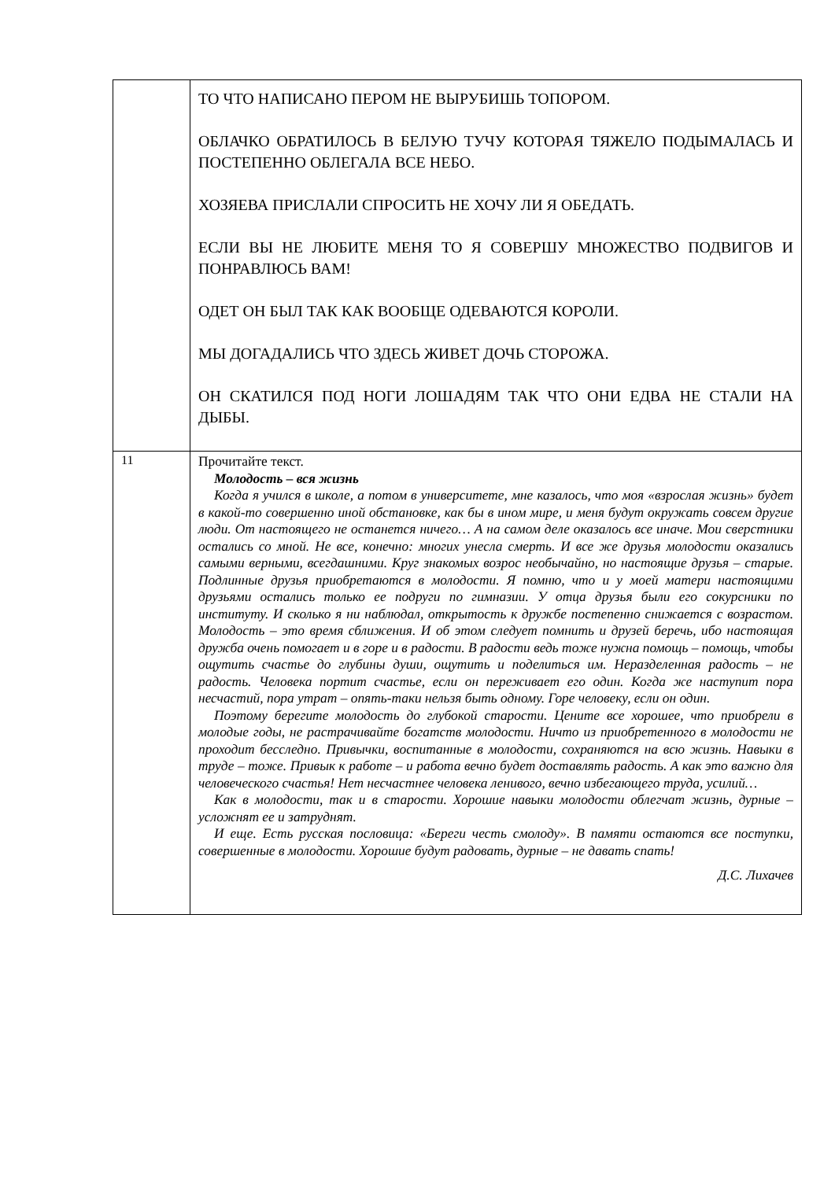| | ТО ЧТО НАПИСАНО ПЕРОМ НЕ ВЫРУБИШЬ ТОПОРОМ. ОБЛАЧКО ОБРАТИЛОСЬ В БЕЛУЮ ТУЧУ КОТОРАЯ ТЯЖЕЛО ПОДЫМАЛАСЬ И ПОСТЕПЕННО ОБЛЕГАЛА ВСЕ НЕБО. ХОЗЯЕВА ПРИСЛАЛИ СПРОСИТЬ НЕ ХОЧУ ЛИ Я ОБЕДАТЬ. ЕСЛИ ВЫ НЕ ЛЮБИТЕ МЕНЯ ТО Я СОВЕРШУ МНОЖЕСТВО ПОДВИГОВ И ПОНРАВЛЮСЬ ВАМ! ОДЕТ ОН БЫЛ ТАК КАК ВООБЩЕ ОДЕВАЮТСЯ КОРОЛИ. МЫ ДОГАДАЛИСЬ ЧТО ЗДЕСЬ ЖИВЕТ ДОЧЬ СТОРОЖА. ОН СКАТИЛСЯ ПОД НОГИ ЛОШАДЯМ ТАК ЧТО ОНИ ЕДВА НЕ СТАЛИ НА ДЫБЫ. |
| 11 | Прочитайте текст. Молодость – вся жизнь Когда я учился в школе, а потом в университете, мне казалось, что моя «взрослая жизнь» будет в какой-то совершенно иной обстановке, как бы в ином мире, и меня будут окружать совсем другие люди. От настоящего не останется ничего… А на самом деле оказалось все иначе. Мои сверстники остались со мной. Не все, конечно: многих унесла смерть. И все же друзья молодости оказались самыми верными, всегдашними. Круг знакомых возрос необычайно, но настоящие друзья – старые. Подлинные друзья приобретаются в молодости. Я помню, что и у моей матери настоящими друзьями остались только ее подруги по гимназии. У отца друзья были его сокурсники по институту. И сколько я ни наблюдал, открытость к дружбе постепенно снижается с возрастом. Молодость – это время сближения. И об этом следует помнить и друзей беречь, ибо настоящая дружба очень помогает и в горе и в радости. В радости ведь тоже нужна помощь – помощь, чтобы ощутить счастье до глубины души, ощутить и поделиться им. Неразделенная радость – не радость. Человека портит счастье, если он переживает его один. Когда же наступит пора несчастий, пора утрат – опять-таки нельзя быть одному. Горе человеку, если он один. Поэтому берегите молодость до глубокой старости. Цените все хорошее, что приобрели в молодые годы, не растрачивайте богатств молодости. Ничто из приобретенного в молодости не проходит бесследно. Привычки, воспитанные в молодости, сохраняются на всю жизнь. Навыки в труде – тоже. Привык к работе – и работа вечно будет доставлять радость. А как это важно для человеческого счастья! Нет несчастнее человека ленивого, вечно избегающего труда, усилий… Как в молодости, так и в старости. Хорошие навыки молодости облегчат жизнь, дурные – усложнят ее и затруднят. И еще. Есть русская пословица: «Береги честь смолоду». В памяти остаются все поступки, совершенные в молодости. Хорошие будут радовать, дурные – не давать спать! Д.С. Лихачев |